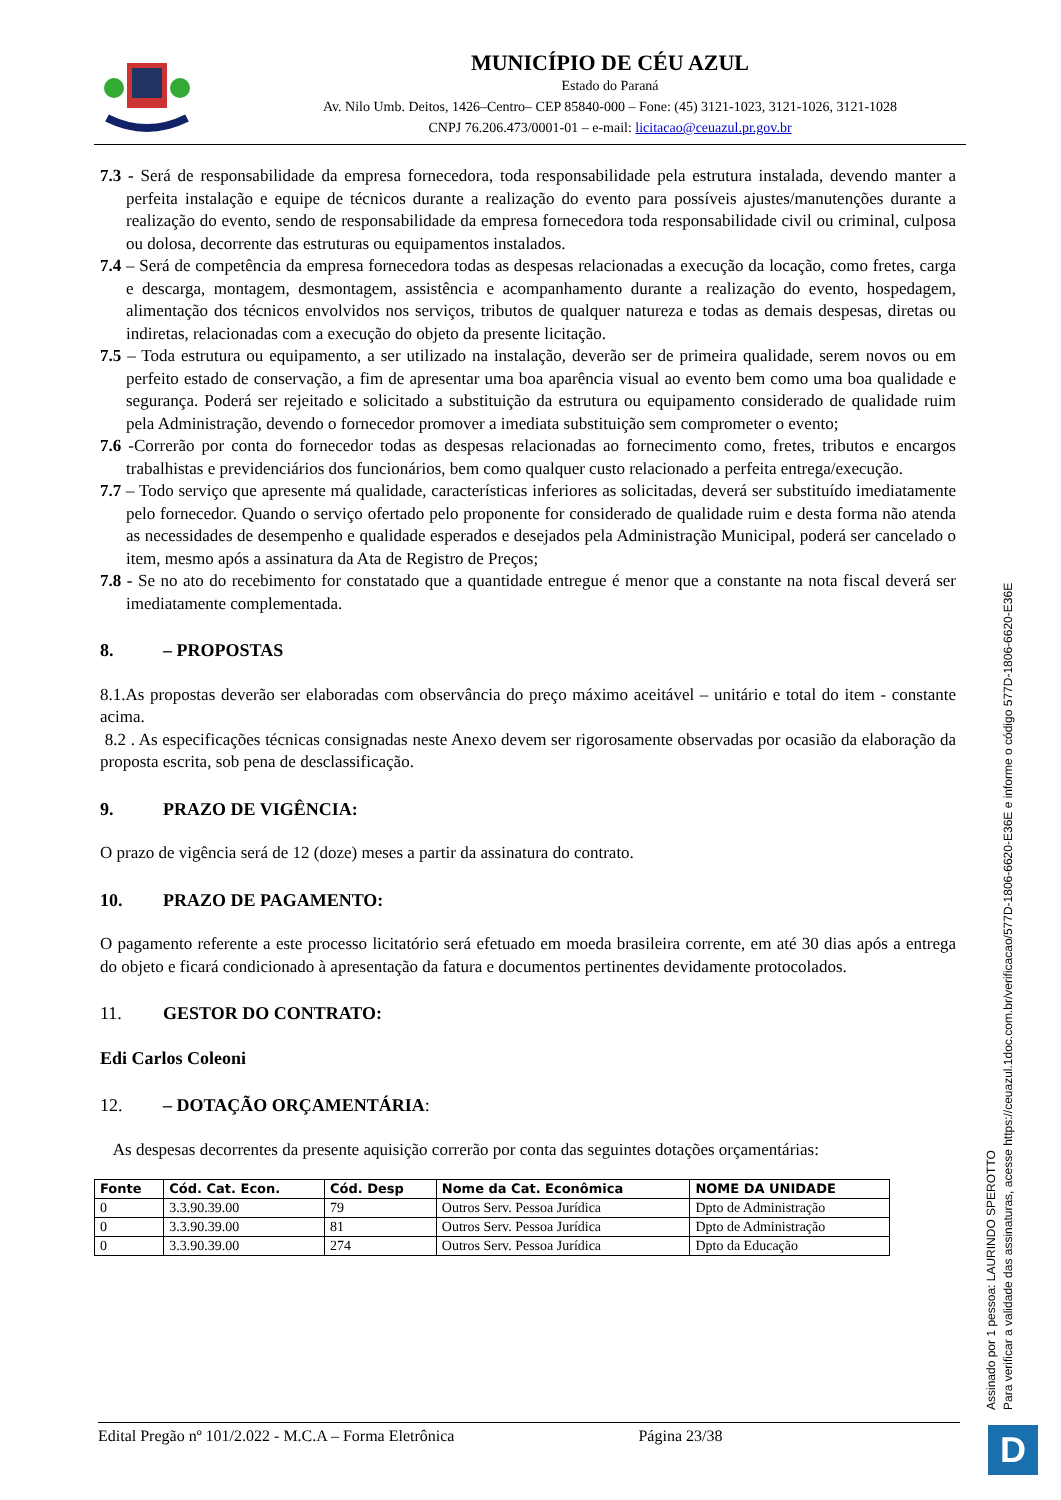MUNICÍPIO DE CÉU AZUL
Estado do Paraná
Av. Nilo Umb. Deitos, 1426–Centro– CEP 85840-000 – Fone: (45) 3121-1023, 3121-1026, 3121-1028
CNPJ 76.206.473/0001-01 – e-mail: licitacao@ceuazul.pr.gov.br
7.3 - Será de responsabilidade da empresa fornecedora, toda responsabilidade pela estrutura instalada, devendo manter a perfeita instalação e equipe de técnicos durante a realização do evento para possíveis ajustes/manutenções durante a realização do evento, sendo de responsabilidade da empresa fornecedora toda responsabilidade civil ou criminal, culposa ou dolosa, decorrente das estruturas ou equipamentos instalados.
7.4 – Será de competência da empresa fornecedora todas as despesas relacionadas a execução da locação, como fretes, carga e descarga, montagem, desmontagem, assistência e acompanhamento durante a realização do evento, hospedagem, alimentação dos técnicos envolvidos nos serviços, tributos de qualquer natureza e todas as demais despesas, diretas ou indiretas, relacionadas com a execução do objeto da presente licitação.
7.5 – Toda estrutura ou equipamento, a ser utilizado na instalação, deverão ser de primeira qualidade, serem novos ou em perfeito estado de conservação, a fim de apresentar uma boa aparência visual ao evento bem como uma boa qualidade e segurança. Poderá ser rejeitado e solicitado a substituição da estrutura ou equipamento considerado de qualidade ruim pela Administração, devendo o fornecedor promover a imediata substituição sem comprometer o evento;
7.6 -Correrão por conta do fornecedor todas as despesas relacionadas ao fornecimento como, fretes, tributos e encargos trabalhistas e previdenciários dos funcionários, bem como qualquer custo relacionado a perfeita entrega/execução.
7.7 – Todo serviço que apresente má qualidade, características inferiores as solicitadas, deverá ser substituído imediatamente pelo fornecedor. Quando o serviço ofertado pelo proponente for considerado de qualidade ruim e desta forma não atenda as necessidades de desempenho e qualidade esperados e desejados pela Administração Municipal, poderá ser cancelado o item, mesmo após a assinatura da Ata de Registro de Preços;
7.8 - Se no ato do recebimento for constatado que a quantidade entregue é menor que a constante na nota fiscal deverá ser imediatamente complementada.
8. – PROPOSTAS
8.1.As propostas deverão ser elaboradas com observância do preço máximo aceitável – unitário e total do item - constante acima.
8.2 . As especificações técnicas consignadas neste Anexo devem ser rigorosamente observadas por ocasião da elaboração da proposta escrita, sob pena de desclassificação.
9. PRAZO DE VIGÊNCIA:
O prazo de vigência será de 12 (doze) meses a partir da assinatura do contrato.
10. PRAZO DE PAGAMENTO:
O pagamento referente a este processo licitatório será efetuado em moeda brasileira corrente, em até 30 dias após a entrega do objeto e ficará condicionado à apresentação da fatura e documentos pertinentes devidamente protocolados.
11. GESTOR DO CONTRATO:
Edi Carlos Coleoni
12. – DOTAÇÃO ORÇAMENTÁRIA:
As despesas decorrentes da presente aquisição correrão por conta das seguintes dotações orçamentárias:
| Fonte | Cód. Cat. Econ. | Cód. Desp | Nome da Cat. Econômica | NOME DA UNIDADE |
| --- | --- | --- | --- | --- |
| 0 | 3.3.90.39.00 | 79 | Outros Serv. Pessoa Jurídica | Dpto de Administração |
| 0 | 3.3.90.39.00 | 81 | Outros Serv. Pessoa Jurídica | Dpto de Administração |
| 0 | 3.3.90.39.00 | 274 | Outros Serv. Pessoa Jurídica | Dpto da Educação |
Edital Pregão nº 101/2.022 - M.C.A – Forma Eletrônica Página 23/38
Assinado por 1 pessoa: LAURINDO SPEROTTO
Para verificar a validade das assinaturas, acesse https://ceuazul.1doc.com.br/verificacao/577D-1806-6620-E36E e informe o código 577D-1806-6620-E36E
D